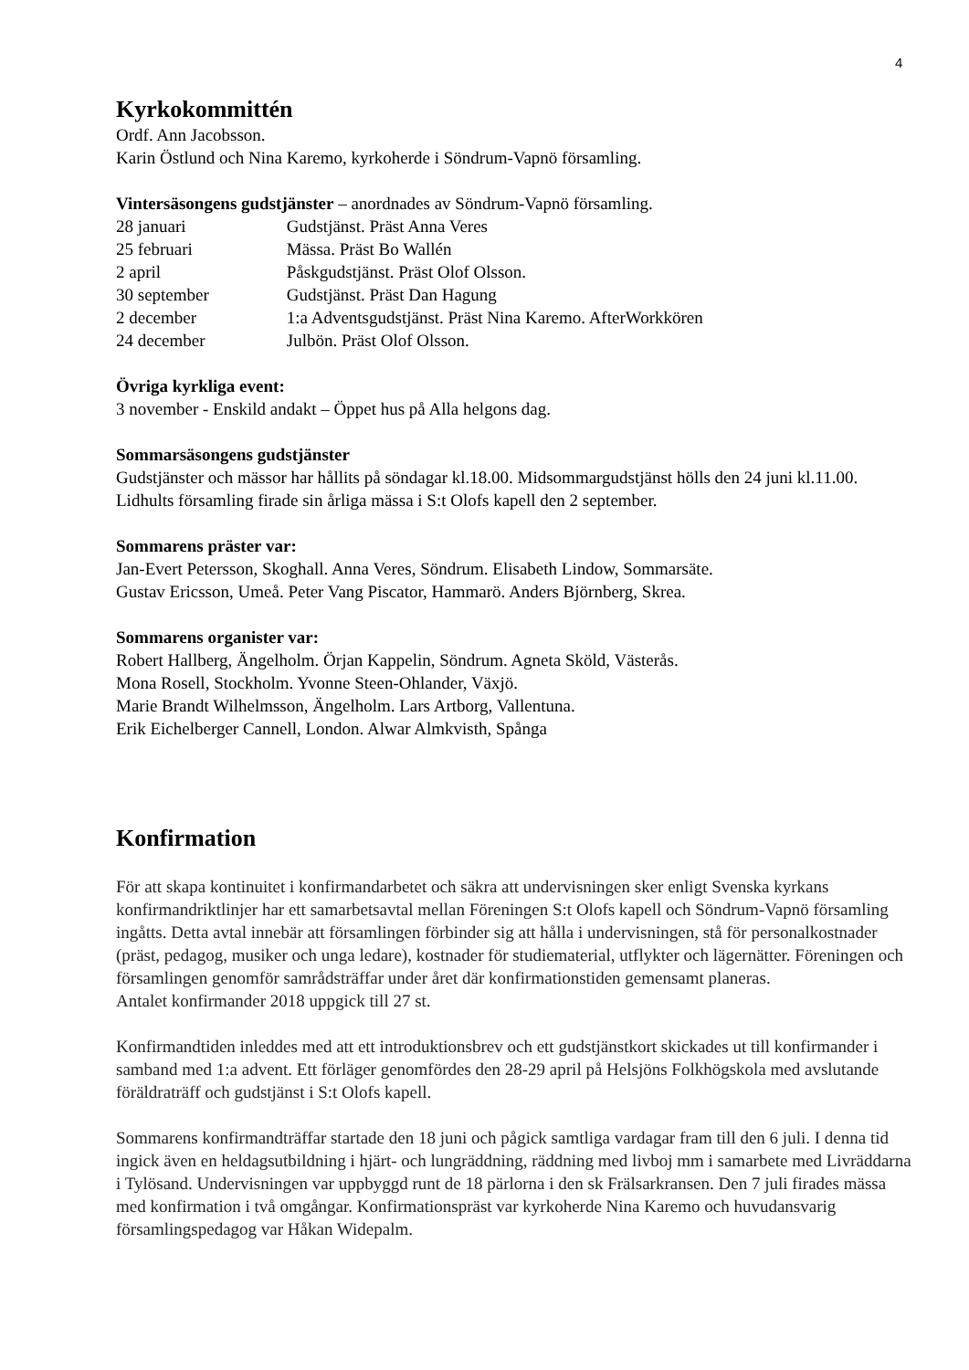4
Kyrkokommittén
Ordf. Ann Jacobsson.
Karin Östlund och Nina Karemo, kyrkoherde i Söndrum-Vapnö församling.
Vintersäsongens gudstjänster – anordnades av Söndrum-Vapnö församling.
28 januari Gudstjänst. Präst Anna Veres
25 februari Mässa. Präst Bo Wallén
2 april Påskgudstjänst. Präst Olof Olsson.
30 september Gudstjänst. Präst Dan Hagung
2 december 1:a Adventsgudstjänst. Präst Nina Karemo. AfterWorkkören
24 december Julbön. Präst Olof Olsson.
Övriga kyrkliga event:
3 november - Enskild andakt – Öppet hus på Alla helgons dag.
Sommarsäsongens gudstjänster
Gudstjänster och mässor har hållits på söndagar kl.18.00. Midsommargudstjänst hölls den 24 juni kl.11.00. Lidhults församling firade sin årliga mässa i S:t Olofs kapell den 2 september.
Sommarens präster var:
Jan-Evert Petersson, Skoghall. Anna Veres, Söndrum. Elisabeth Lindow, Sommarsäte.
Gustav Ericsson, Umeå. Peter Vang Piscator, Hammarö. Anders Björnberg, Skrea.
Sommarens organister var:
Robert Hallberg, Ängelholm. Örjan Kappelin, Söndrum. Agneta Sköld, Västerås.
Mona Rosell, Stockholm. Yvonne Steen-Ohlander, Växjö.
Marie Brandt Wilhelmsson, Ängelholm. Lars Artborg, Vallentuna.
Erik Eichelberger Cannell, London. Alwar Almkvisth, Spånga
Konfirmation
För att skapa kontinuitet i konfirmandarbetet och säkra att undervisningen sker enligt Svenska kyrkans konfirmandriktlinjer har ett samarbetsavtal mellan Föreningen S:t Olofs kapell och Söndrum-Vapnö församling ingåtts. Detta avtal innebär att församlingen förbinder sig att hålla i undervisningen, stå för personalkostnader (präst, pedagog, musiker och unga ledare), kostnader för studiematerial, utflykter och lägernätter. Föreningen och församlingen genomför samrådsträffar under året där konfirmationstiden gemensamt planeras.
Antalet konfirmander 2018 uppgick till 27 st.
Konfirmandtiden inleddes med att ett introduktionsbrev och ett gudstjänstkort skickades ut till konfirmander i samband med 1:a advent. Ett förläger genomfördes den 28-29 april på Helsjöns Folkhögskola med avslutande föräldraträff och gudstjänst i S:t Olofs kapell.
Sommarens konfirmandträffar startade den 18 juni och pågick samtliga vardagar fram till den 6 juli. I denna tid ingick även en heldagsutbildning i hjärt- och lungräddning, räddning med livboj mm i samarbete med Livräddarna i Tylösand. Undervisningen var uppbyggd runt de 18 pärlorna i den sk Frälsarkransen. Den 7 juli firades mässa med konfirmation i två omgångar. Konfirmationspräst var kyrkoherde Nina Karemo och huvudansvarig församlingspedagog var Håkan Widepalm.